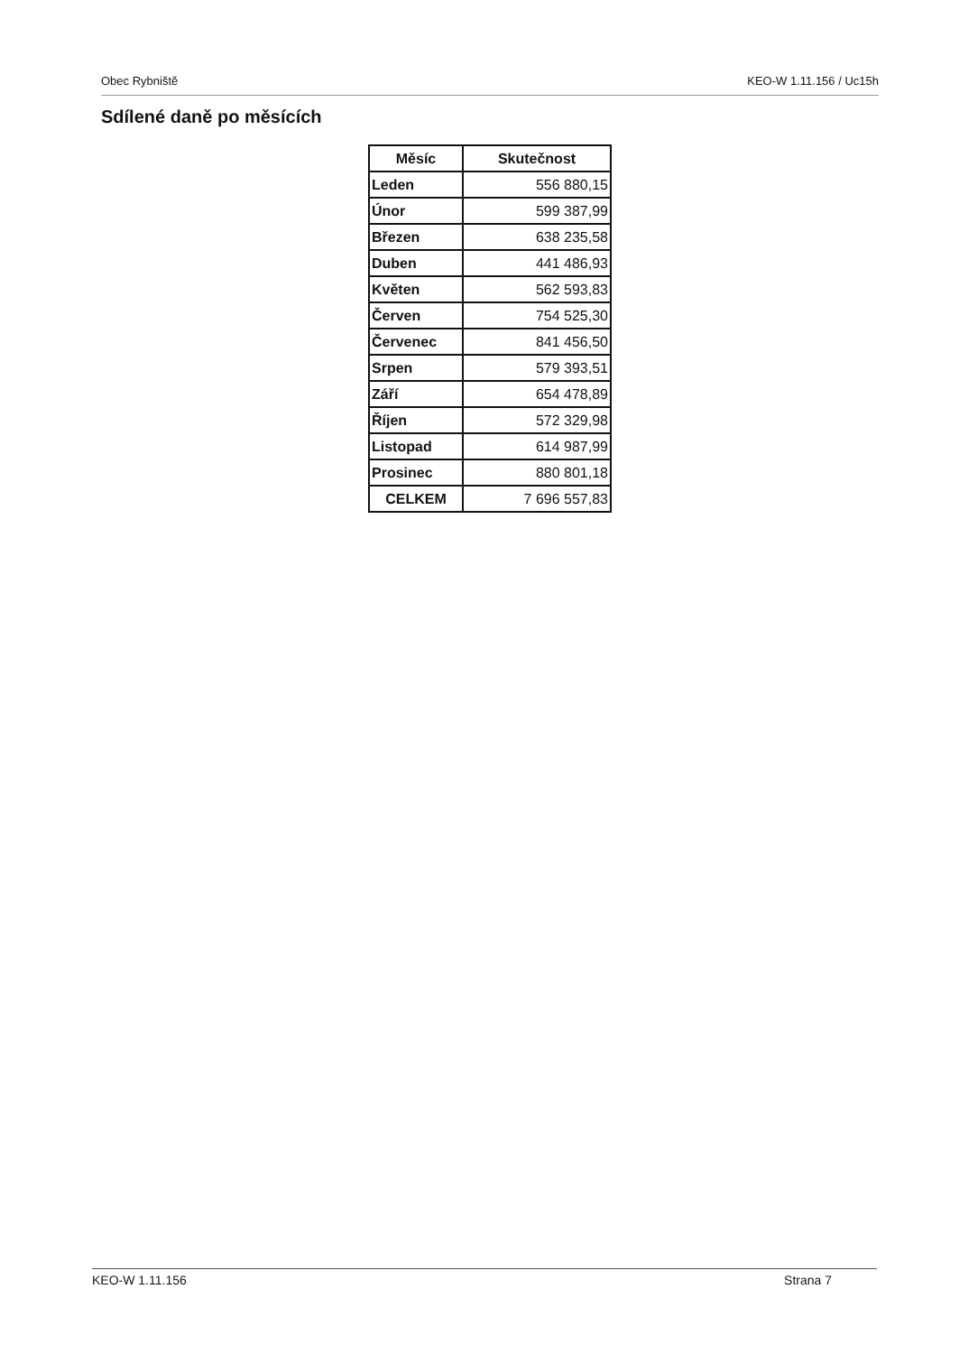Obec Rybniště KEO-W 1.11.156 / Uc15h
Sdílené daně po měsících
| Měsíc | Skutečnost |
| --- | --- |
| Leden | 556 880,15 |
| Únor | 599 387,99 |
| Březen | 638 235,58 |
| Duben | 441 486,93 |
| Květen | 562 593,83 |
| Červen | 754 525,30 |
| Červenec | 841 456,50 |
| Srpen | 579 393,51 |
| Září | 654 478,89 |
| Říjen | 572 329,98 |
| Listopad | 614 987,99 |
| Prosinec | 880 801,18 |
| CELKEM | 7 696 557,83 |
KEO-W 1.11.156 Strana 7